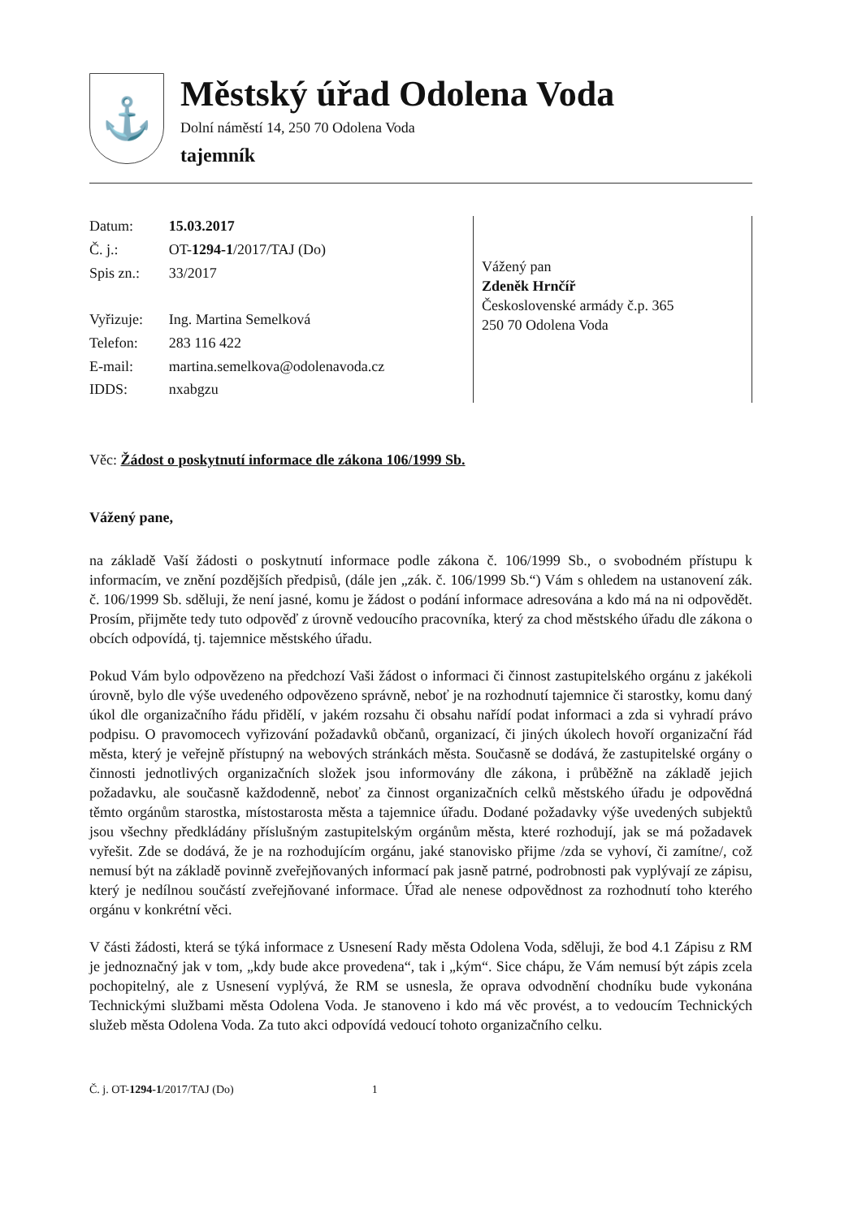⚓
Městský úřad Odolena Voda
Dolní náměstí 14, 250 70 Odolena Voda
tajemník
| Datum: | 15.03.2017 |
| Č. j.: | OT- 1294-1 /2017/TAJ (Do) |
| Spis zn.: | 33/2017 |
| Vyřizuje: | Ing. Martina Semelková |
| Telefon: | 283 116 422 |
| E-mail: | martina.semelkova@odolenavoda.cz |
| IDDS: | nxabgzu |
Vážený pan
Zdeněk Hrnčíř
Československé armády č.p. 365
250 70 Odolena Voda
Věc: Žádost o poskytnutí informace dle zákona 106/1999 Sb.
Vážený pane,
na základě Vaší žádosti o poskytnutí informace podle zákona č. 106/1999 Sb., o svobodném přístupu k informacím, ve znění pozdějších předpisů, (dále jen „zák. č. 106/1999 Sb.“) Vám s ohledem na ustanovení zák. č. 106/1999 Sb. sděluji, že není jasné, komu je žádost o podání informace adresována a kdo má na ni odpovědět. Prosím, přijměte tedy tuto odpověď z úrovně vedoucího pracovníka, který za chod městského úřadu dle zákona o obcích odpovídá, tj. tajemnice městského úřadu.
Pokud Vám bylo odpovězeno na předchozí Vaši žádost o informaci či činnost zastupitelského orgánu z jakékoli úrovně, bylo dle výše uvedeného odpovězeno správně, neboť je na rozhodnutí tajemnice či starostky, komu daný úkol dle organizačního řádu přidělí, v jakém rozsahu či obsahu nařídí podat informaci a zda si vyhradí právo podpisu. O pravomocech vyřizování požadavků občanů, organizací, či jiných úkolech hovoří organizační řád města, který je veřejně přístupný na webových stránkách města. Současně se dodává, že zastupitelské orgány o činnosti jednotlivých organizačních složek jsou informovány dle zákona, i průběžně na základě jejich požadavku, ale současně každodenně, neboť za činnost organizačních celků městského úřadu je odpovědná těmto orgánům starostka, místostarosta města a tajemnice úřadu. Dodané požadavky výše uvedených subjektů jsou všechny předkládány příslušným zastupitelským orgánům města, které rozhodují, jak se má požadavek vyřešit. Zde se dodává, že je na rozhodujícím orgánu, jaké stanovisko přijme /zda se vyhoví, či zamítne/, což nemusí být na základě povinně zveřejňovaných informací pak jasně patrné, podrobnosti pak vyplývají ze zápisu, který je nedílnou součástí zveřejňované informace. Úřad ale nenese odpovědnost za rozhodnutí toho kterého orgánu v konkrétní věci.
V části žádosti, která se týká informace z Usnesení Rady města Odolena Voda, sděluji, že bod 4.1 Zápisu z RM je jednoznačný jak v tom, „kdy bude akce provedena“, tak i „kým“. Sice chápu, že Vám nemusí být zápis zcela pochopitelný, ale z Usnesení vyplývá, že RM se usnesla, že oprava odvodnění chodníku bude vykonána Technickými službami města Odolena Voda. Je stanoveno i kdo má věc provést, a to vedoucím Technických služeb města Odolena Voda. Za tuto akci odpovídá vedoucí tohoto organizačního celku.
Č. j. OT-1294-1/2017/TAJ (Do) 1